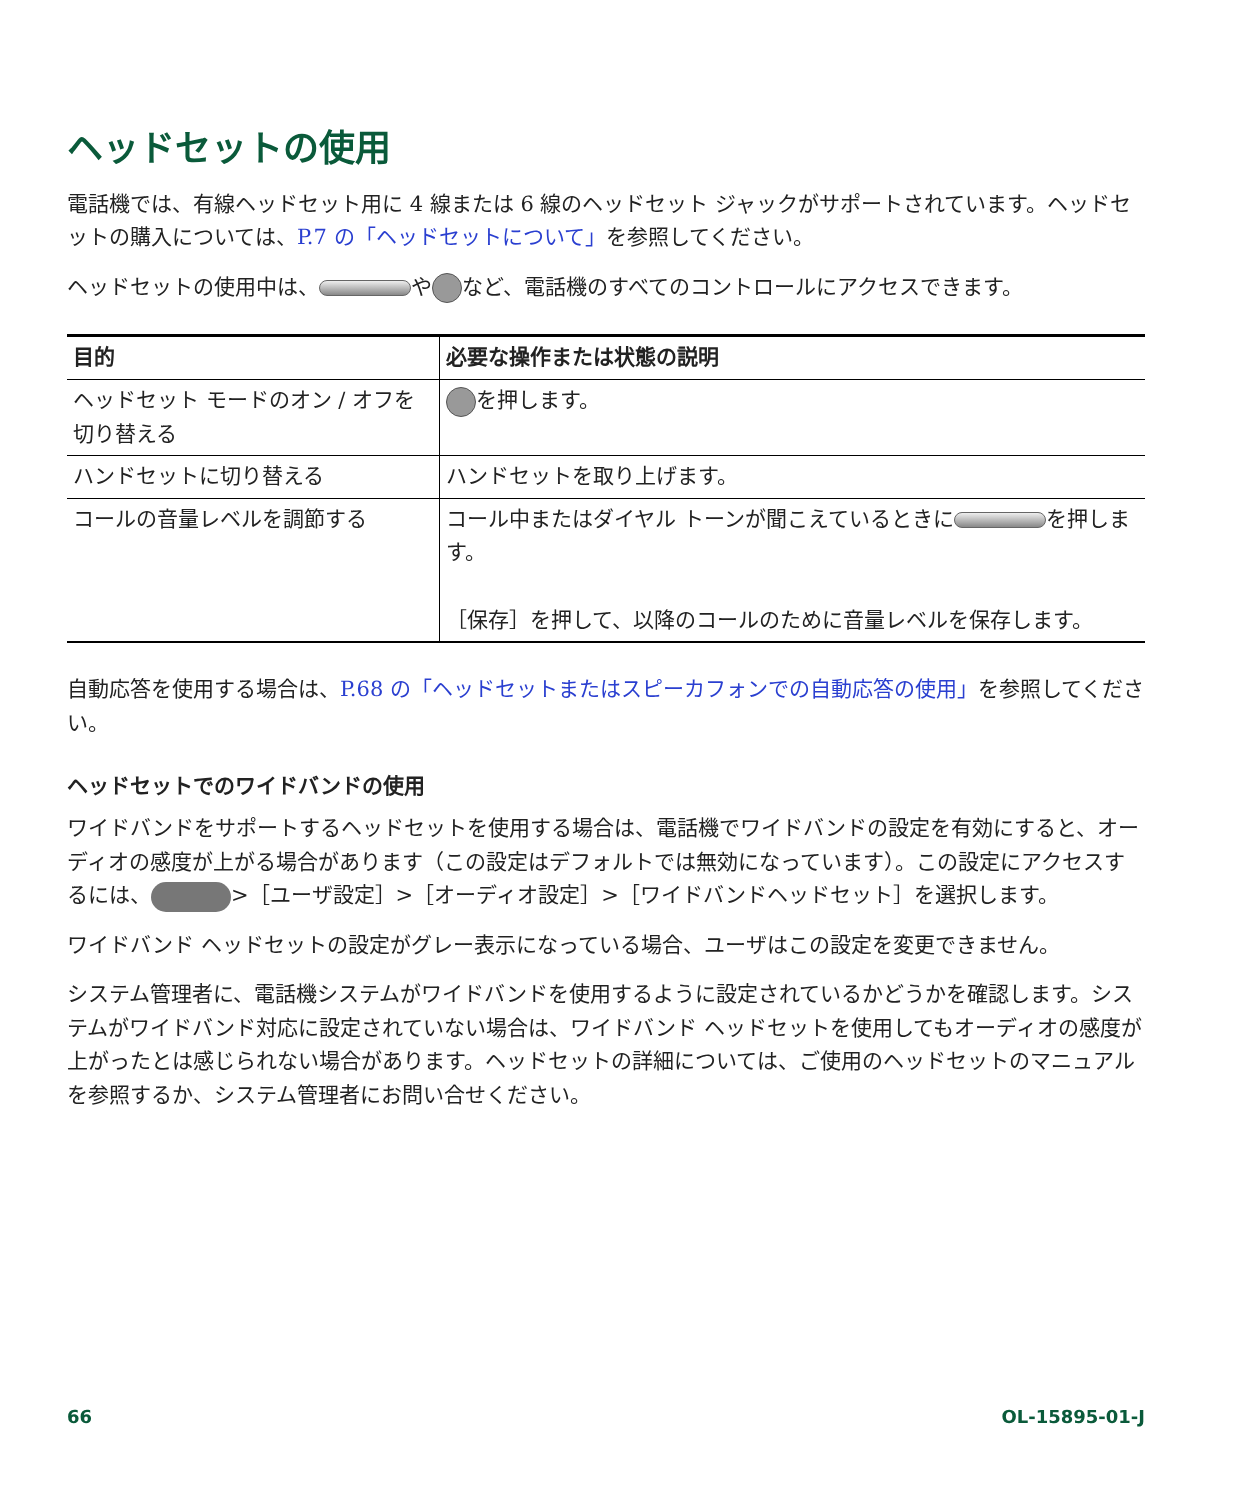ヘッドセットの使用
電話機では、有線ヘッドセット用に 4 線または 6 線のヘッドセット ジャックがサポートされています。ヘッドセットの購入については、P.7 の「ヘッドセットについて」を参照してください。
ヘッドセットの使用中は、 や など、電話機のすべてのコントロールにアクセスできます。
| 目的 | 必要な操作または状態の説明 |
| --- | --- |
| ヘッドセット モードのオン / オフを切り替える | を押します。 |
| ハンドセットに切り替える | ハンドセットを取り上げます。 |
| コールの音量レベルを調節する | コール中またはダイヤル トーンが聞こえているときに を押します。 ［保存］を押して、以降のコールのために音量レベルを保存します。 |
自動応答を使用する場合は、P.68 の「ヘッドセットまたはスピーカフォンでの自動応答の使用」を参照してください。
ヘッドセットでのワイドバンドの使用
ワイドバンドをサポートするヘッドセットを使用する場合は、電話機でワイドバンドの設定を有効にすると、オーディオの感度が上がる場合があります（この設定はデフォルトでは無効になっています）。この設定にアクセスするには、 >［ユーザ設定］>［オーディオ設定］>［ワイドバンドヘッドセット］を選択します。
ワイドバンド ヘッドセットの設定がグレー表示になっている場合、ユーザはこの設定を変更できません。
システム管理者に、電話機システムがワイドバンドを使用するように設定されているかどうかを確認します。システムがワイドバンド対応に設定されていない場合は、ワイドバンド ヘッドセットを使用してもオーディオの感度が上がったとは感じられない場合があります。ヘッドセットの詳細については、ご使用のヘッドセットのマニュアルを参照するか、システム管理者にお問い合せください。
66 OL-15895-01-J